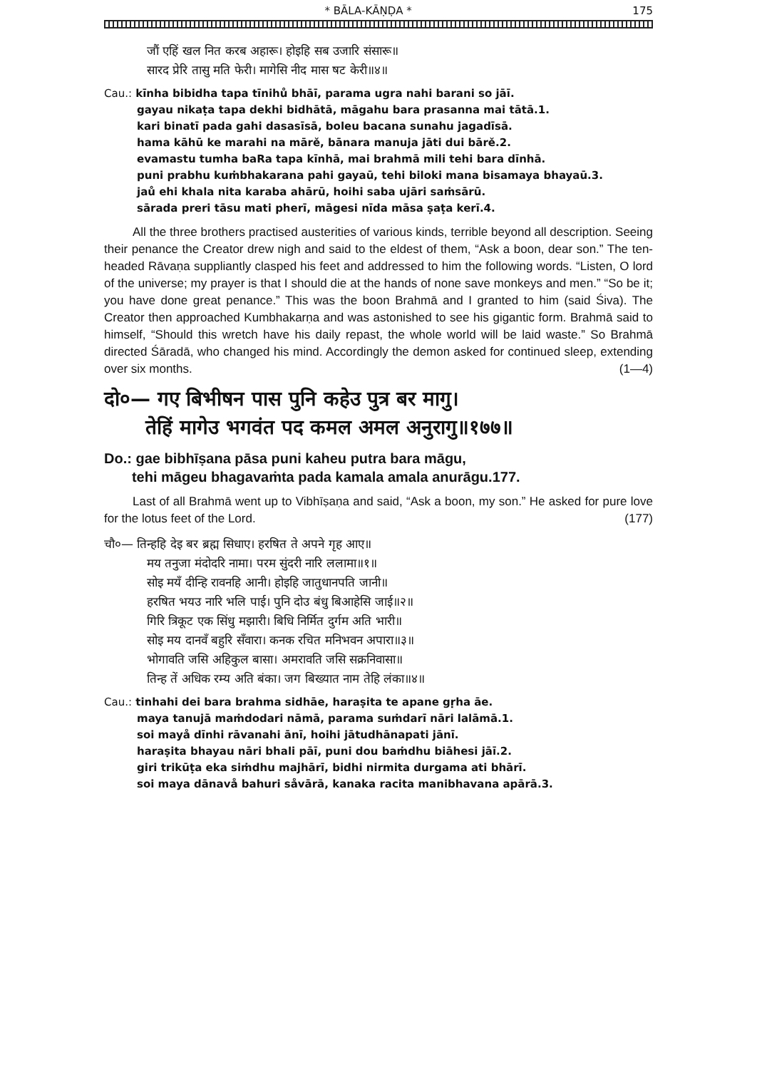* BĀLA-KĀṆḌA * 175
जौं एहिं खल नित करब अहारू। होइहि सब उजारि संसारू॥
सारद प्रेरि तासु मति फेरी। मागेसि नीद मास षट केरी॥४॥
Cau.: kīnha bibidha tapa tīnihů bhāī, parama ugra nahi barani so jāī.
gayau nikaṭa tapa dekhi bidhātā, māgahu bara prasanna mai tātā.1.
kari binatī pada gahi dasasīsā, boleu bacana sunahu jagadīsā.
hama kāhū ke marahi na mārě, bānara manuja jāti dui bārě.2.
evamastu tumha baRa tapa kīnhā, mai brahmā mili tehi bara dīnhā.
puni prabhu kuṁbhakarana pahi gayaū, tehi biloki mana bisamaya bhayaū.3.
jaů ehi khala nita karaba ahārū, hoihi saba ujāri saṁsārū.
sārada preri tāsu mati pherī, māgesi nīda māsa ṣaṭa kerī.4.
All the three brothers practised austerities of various kinds, terrible beyond all description. Seeing their penance the Creator drew nigh and said to the eldest of them, “Ask a boon, dear son.” The ten-headed Rāvaṇa suppliantly clasped his feet and addressed to him the following words. “Listen, O lord of the universe; my prayer is that I should die at the hands of none save monkeys and men.” “So be it; you have done great penance.” This was the boon Brahmā and I granted to him (said Śiva). The Creator then approached Kumbhakarṇa and was astonished to see his gigantic form. Brahmā said to himself, “Should this wretch have his daily repast, the whole world will be laid waste.” So Brahmā directed Śāradā, who changed his mind. Accordingly the demon asked for continued sleep, extending over six months. (1—4)
दो०— गए बिभीषन पास पुनि कहेउ पुत्र बर मागु।
तेहिं मागेउ भगवंत पद कमल अमल अनुरागु॥१७७॥
Do.: gae bibhīṣana pāsa puni kaheu putra bara māgu,
tehi māgeu bhagavaṁta pada kamala amala anurāgu.177.
Last of all Brahmā went up to Vibhīṣaṇa and said, “Ask a boon, my son.” He asked for pure love for the lotus feet of the Lord. (177)
चौ०— तिन्हहि देइ बर ब्रह्म सिधाए। हरषित ते अपने गृह आए॥
मय तनुजा मंदोदरि नामा। परम सुंदरी नारि ललामा॥१॥
सोइ मयँ दीन्हि रावनहि आनी। होइहि जातुधानपति जानी॥
हरषित भयउ नारि भलि पाई। पुनि दोउ बंधु बिआहेसि जाई॥२॥
गिरि त्रिकूट एक सिंधु मझारी। बिधि निर्मित दुर्गम अति भारी॥
सोइ मय दानवँ बहुरि सँवारा। कनक रचित मनिभवन अपारा॥३॥
भोगावति जसि अहिकुल बासा। अमरावति जसि सक्रनिवासा॥
तिन्ह तें अधिक रम्य अति बंका। जग बिख्यात नाम तेहि लंका॥४॥
Cau.: tinhahi dei bara brahma sidhāe, haraṣita te apane gṛha āe.
maya tanujā maṁdodari nāmā, parama suṁdarī nāri lalāmā.1.
soi mayå dīnhi rāvanahi ānī, hoihi jātudhānapati jānī.
haraṣita bhayau nāri bhali pāī, puni dou baṁdhu biāhesi jāī.2.
giri trikūṭa eka siṁdhu majhārī, bidhi nirmita durgama ati bhārī.
soi maya dānavå bahuri såvārā, kanaka racita manibhavana apārā.3.